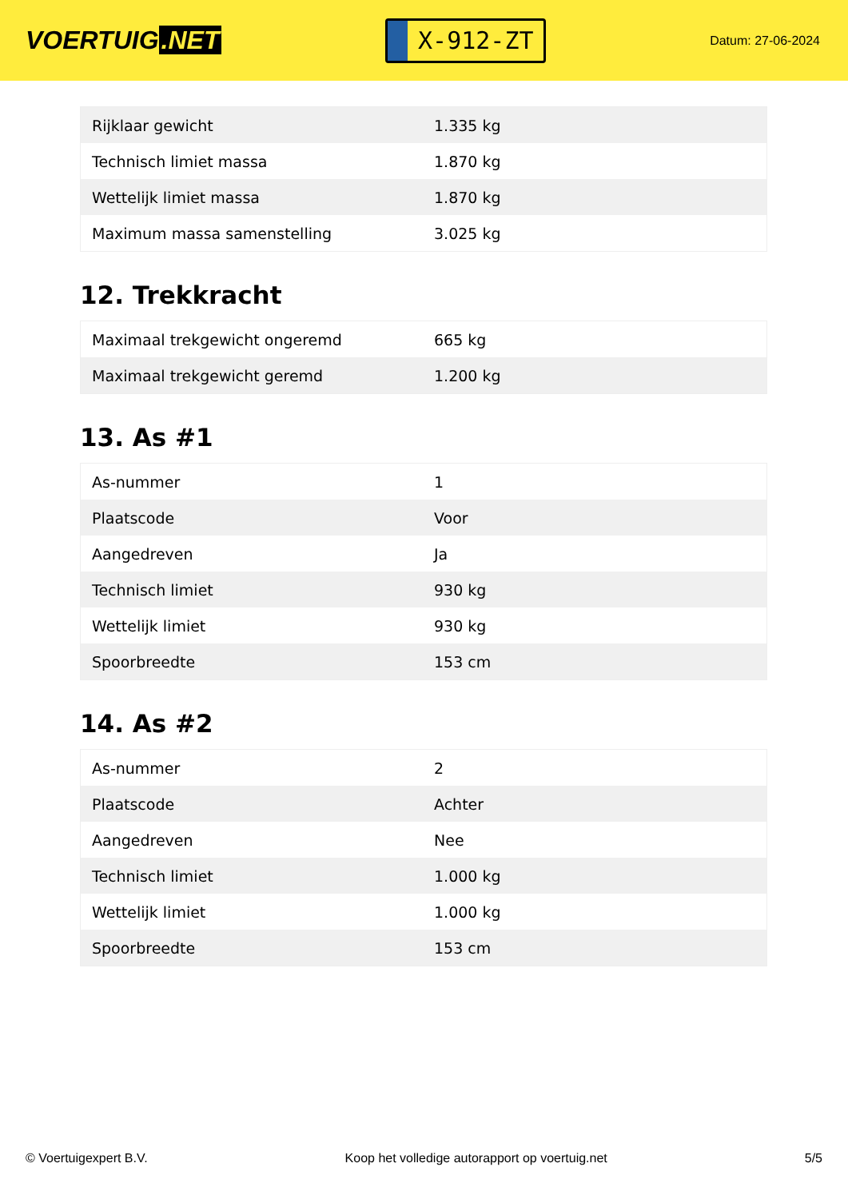VOERTUIG.NET
X-912-ZT
Datum: 27-06-2024
| Rijklaar gewicht | 1.335 kg |
| Technisch limiet massa | 1.870 kg |
| Wettelijk limiet massa | 1.870 kg |
| Maximum massa samenstelling | 3.025 kg |
12. Trekkracht
| Maximaal trekgewicht ongeremd | 665 kg |
| Maximaal trekgewicht geremd | 1.200 kg |
13. As #1
| As-nummer | 1 |
| Plaatscode | Voor |
| Aangedreven | Ja |
| Technisch limiet | 930 kg |
| Wettelijk limiet | 930 kg |
| Spoorbreedte | 153 cm |
14. As #2
| As-nummer | 2 |
| Plaatscode | Achter |
| Aangedreven | Nee |
| Technisch limiet | 1.000 kg |
| Wettelijk limiet | 1.000 kg |
| Spoorbreedte | 153 cm |
© Voertuigexpert B.V. Koop het volledige autorapport op voertuig.net 5/5